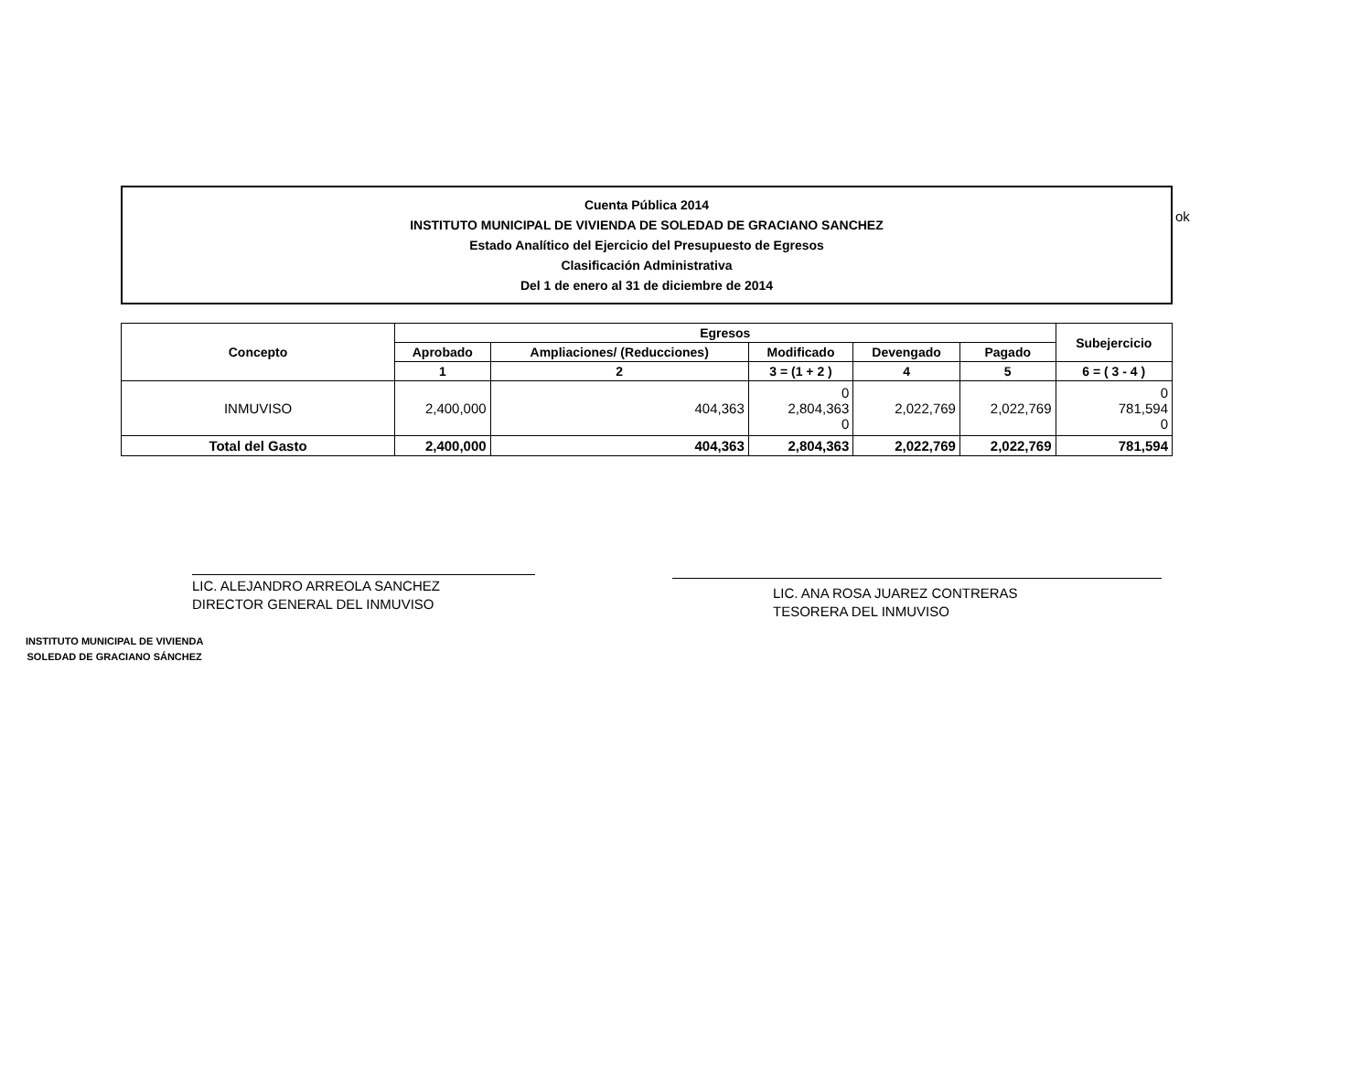Cuenta Pública 2014
INSTITUTO MUNICIPAL DE VIVIENDA DE SOLEDAD DE GRACIANO SANCHEZ
Estado Analítico del Ejercicio del Presupuesto de Egresos
Clasificación Administrativa
Del 1 de enero al 31 de diciembre de 2014
| Concepto | Egresos | | | | | Subejercicio |
| --- | --- | --- | --- | --- | --- | --- |
| | Aprobado | Ampliaciones/ (Reducciones) | Modificado | Devengado | Pagado | |
| | 1 | 2 | 3 = (1 + 2 ) | 4 | 5 | 6 = ( 3 - 4 ) |
| INMUVISO | 2,400,000 | 404,363 | 0 2,804,363 0 | 2,022,769 | 2,022,769 | 0 781,594 0 |
| Total del Gasto | 2,400,000 | 404,363 | 2,804,363 | 2,022,769 | 2,022,769 | 781,594 |
ok
LIC. ALEJANDRO ARREOLA SANCHEZ
DIRECTOR GENERAL DEL INMUVISO
LIC. ANA ROSA JUAREZ CONTRERAS
TESORERA DEL INMUVISO
INSTITUTO MUNICIPAL DE VIVIENDA
SOLEDAD DE GRACIANO SÁNCHEZ